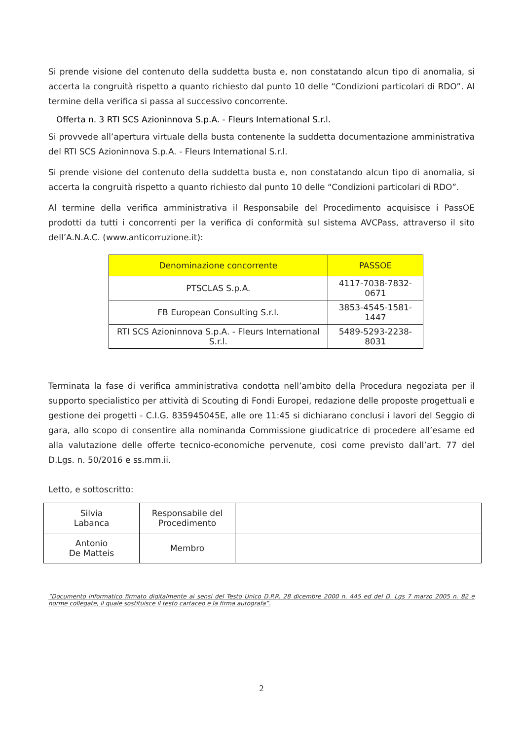Si prende visione del contenuto della suddetta busta e, non constatando alcun tipo di anomalia, si accerta la congruità rispetto a quanto richiesto dal punto 10 delle “Condizioni particolari di RDO”. Al termine della verifica si passa al successivo concorrente.
Offerta n. 3 RTI SCS Azioninnova S.p.A. - Fleurs International S.r.l.
Si provvede all’apertura virtuale della busta contenente la suddetta documentazione amministrativa del RTI SCS Azioninnova S.p.A. - Fleurs International S.r.l.
Si prende visione del contenuto della suddetta busta e, non constatando alcun tipo di anomalia, si accerta la congruità rispetto a quanto richiesto dal punto 10 delle “Condizioni particolari di RDO”.
Al termine della verifica amministrativa il Responsabile del Procedimento acquisisce i PassOE prodotti da tutti i concorrenti per la verifica di conformità sul sistema AVCPass, attraverso il sito dell’A.N.A.C. (www.anticorruzione.it):
| Denominazione concorrente | PASSOE |
| --- | --- |
| PTSCLAS S.p.A. | 4117-7038-7832-0671 |
| FB European Consulting S.r.l. | 3853-4545-1581-1447 |
| RTI SCS Azioninnova S.p.A. - Fleurs International S.r.l. | 5489-5293-2238-8031 |
Terminata la fase di verifica amministrativa condotta nell’ambito della Procedura negoziata per il supporto specialistico per attività di Scouting di Fondi Europei, redazione delle proposte progettuali e gestione dei progetti - C.I.G. 835945045E, alle ore 11:45 si dichiarano conclusi i lavori del Seggio di gara, allo scopo di consentire alla nominanda Commissione giudicatrice di procedere all’esame ed alla valutazione delle offerte tecnico-economiche pervenute, cosi come previsto dall’art. 77 del D.Lgs. n. 50/2016 e ss.mm.ii.
Letto, e sottoscritto:
| Silvia Labanca | Responsabile del Procedimento | |
| Antonio De Matteis | Membro | |
”Documento informatico firmato digitalmente ai sensi del Testo Unico D.P.R. 28 dicembre 2000 n. 445 ed del D. Lgs 7 marzo 2005 n. 82 e norme collegate, il quale sostituisce il testo cartaceo e la firma autografa”.
2